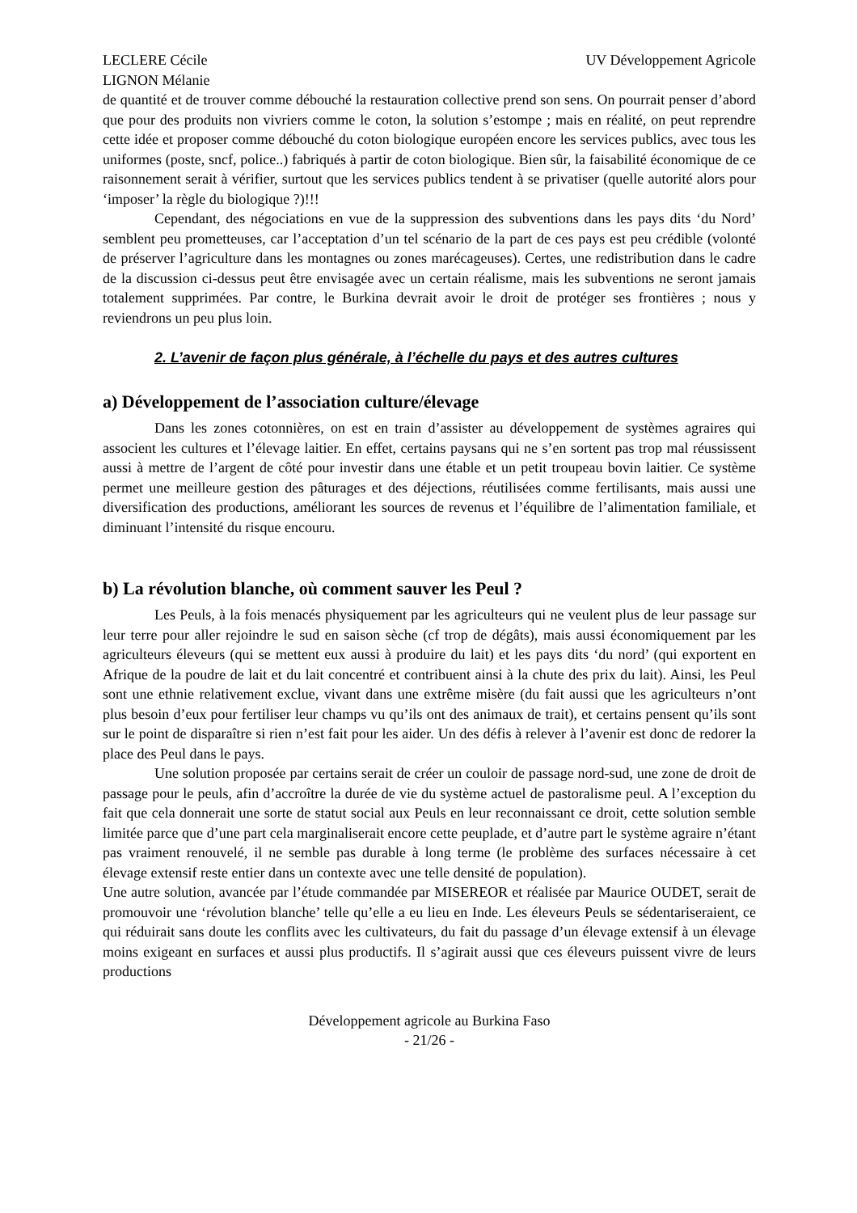LECLERE Cécile
LIGNON Mélanie
UV Développement Agricole
de quantité et de trouver comme débouché la restauration collective prend son sens. On pourrait penser d’abord que pour des produits non vivriers comme le coton, la solution s’estompe ; mais en réalité, on peut reprendre cette idée et proposer comme débouché du coton biologique européen encore les services publics, avec tous les uniformes (poste, sncf, police..) fabriqués à partir de coton biologique. Bien sûr, la faisabilité économique de ce raisonnement serait à vérifier, surtout que les services publics tendent à se privatiser (quelle autorité alors pour ‘imposer’ la règle du biologique ?)!!!
Cependant, des négociations en vue de la suppression des subventions dans les pays dits ‘du Nord’ semblent peu prometteuses, car l’acceptation d’un tel scénario de la part de ces pays est peu crédible (volonté de préserver l’agriculture dans les montagnes ou zones marécageuses). Certes, une redistribution dans le cadre de la discussion ci-dessus peut être envisagée avec un certain réalisme, mais les subventions ne seront jamais totalement supprimées. Par contre, le Burkina devrait avoir le droit de protéger ses frontières ; nous y reviendrons un peu plus loin.
2. L’avenir de façon plus générale, à l’échelle du pays et des autres cultures
a) Développement de l’association culture/élevage
Dans les zones cotonnières, on est en train d’assister au développement de systèmes agraires qui associent les cultures et l’élevage laitier. En effet, certains paysans qui ne s’en sortent pas trop mal réussissent aussi à mettre de l’argent de côté pour investir dans une étable et un petit troupeau bovin laitier. Ce système permet une meilleure gestion des pâturages et des déjections, réutilisées comme fertilisants, mais aussi une diversification des productions, améliorant les sources de revenus et l’équilibre de l’alimentation familiale, et diminuant l’intensité du risque encouru.
b) La révolution blanche, où comment sauver les Peul ?
Les Peuls, à la fois menacés physiquement par les agriculteurs qui ne veulent plus de leur passage sur leur terre pour aller rejoindre le sud en saison sèche (cf trop de dégâts), mais aussi économiquement par les agriculteurs éleveurs (qui se mettent eux aussi à produire du lait) et les pays dits ‘du nord’ (qui exportent en Afrique de la poudre de lait et du lait concentré et contribuent ainsi à la chute des prix du lait). Ainsi, les Peul sont une ethnie relativement exclue, vivant dans une extrême misère (du fait aussi que les agriculteurs n’ont plus besoin d’eux pour fertiliser leur champs vu qu’ils ont des animaux de trait), et certains pensent qu’ils sont sur le point de disparaître si rien n’est fait pour les aider. Un des défis à relever à l’avenir est donc de redorer la place des Peul dans le pays.
Une solution proposée par certains serait de créer un couloir de passage nord-sud, une zone de droit de passage pour le peuls, afin d’accroître la durée de vie du système actuel de pastoralisme peul. A l’exception du fait que cela donnerait une sorte de statut social aux Peuls en leur reconnaissant ce droit, cette solution semble limitée parce que d’une part cela marginaliserait encore cette peuplade, et d’autre part le système agraire n’étant pas vraiment renouvelé, il ne semble pas durable à long terme (le problème des surfaces nécessaire à cet élevage extensif reste entier dans un contexte avec une telle densité de population).
Une autre solution, avancée par l’étude commandée par MISEREOR et réalisée par Maurice OUDET, serait de promouvoir une ‘révolution blanche’ telle qu’elle a eu lieu en Inde. Les éleveurs Peuls se sédentariseraient, ce qui réduirait sans doute les conflits avec les cultivateurs, du fait du passage d’un élevage extensif à un élevage moins exigeant en surfaces et aussi plus productifs. Il s’agirait aussi que ces éleveurs puissent vivre de leurs productions
Développement agricole au Burkina Faso
- 21/26 -